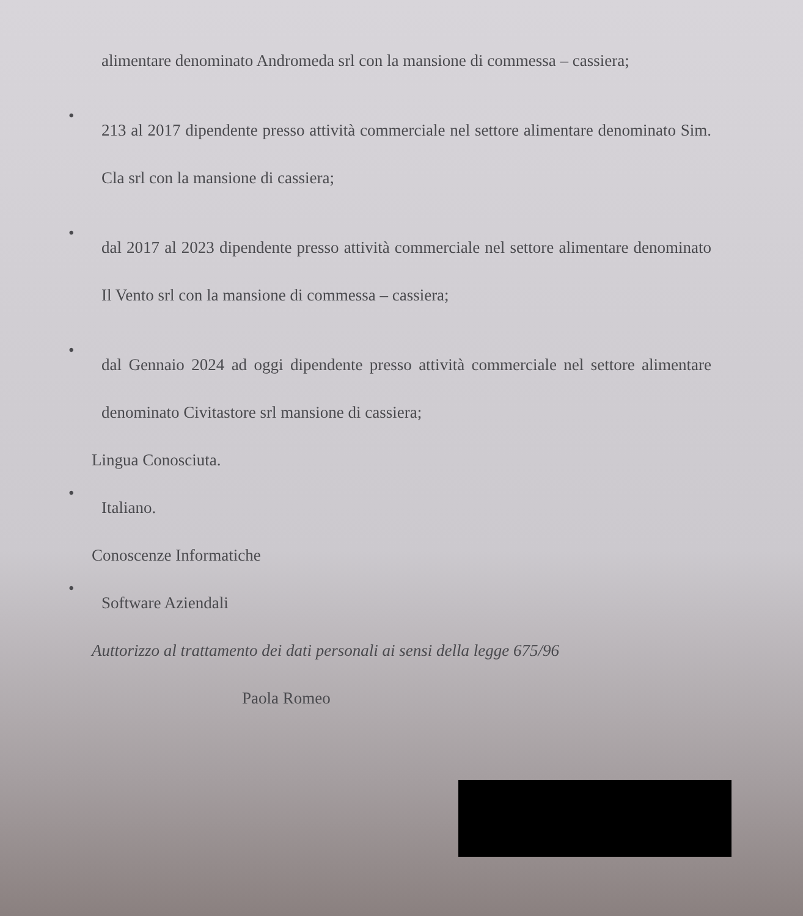alimentare denominato Andromeda srl con la mansione di commessa – cassiera;
•
213 al 2017 dipendente presso attività commerciale nel settore alimentare denominato Sim. Cla srl con la mansione di cassiera;
•
dal 2017 al 2023 dipendente presso attività commerciale nel settore alimentare denominato Il Vento srl con la mansione di commessa – cassiera;
•
dal Gennaio 2024 ad oggi dipendente presso attività commerciale nel settore alimentare denominato Civitastore srl mansione di cassiera;
Lingua Conosciuta.
•
Italiano.
Conoscenze Informatiche
•
Software Aziendali
Auttorizzo al trattamento dei dati personali ai sensi della legge 675/96
Paola Romeo